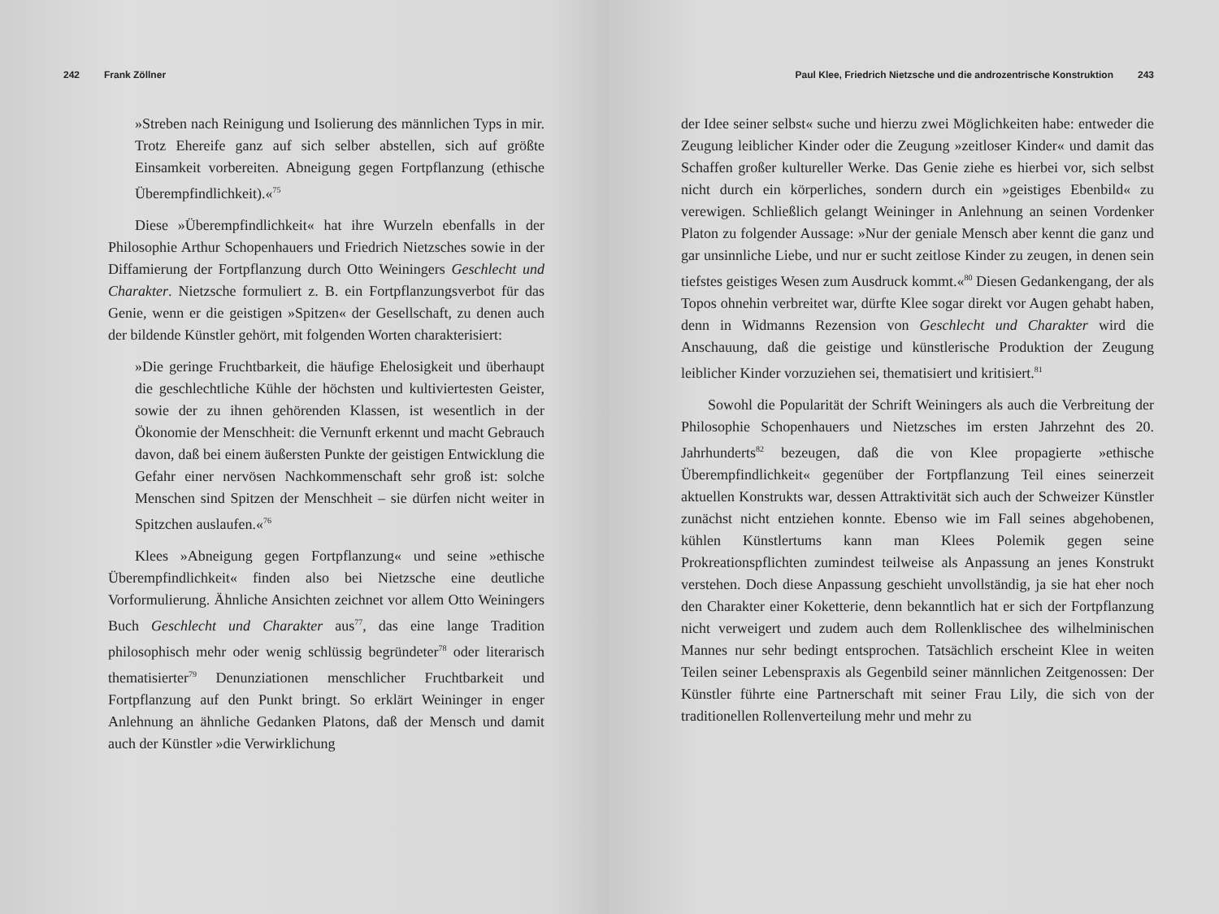242 Frank Zöllner
»Streben nach Reinigung und Isolierung des männlichen Typs in mir. Trotz Ehereife ganz auf sich selber abstellen, sich auf größte Einsamkeit vorbereiten. Abneigung gegen Fortpflanzung (ethische Überempfindlichkeit).«<sup>75</sup>
Diese »Überempfindlichkeit« hat ihre Wurzeln ebenfalls in der Philosophie Arthur Schopenhauers und Friedrich Nietzsches sowie in der Diffamierung der Fortpflanzung durch Otto Weiningers Geschlecht und Charakter. Nietzsche formuliert z. B. ein Fortpflanzungsverbot für das Genie, wenn er die geistigen »Spitzen« der Gesellschaft, zu denen auch der bildende Künstler gehört, mit folgenden Worten charakterisiert:
»Die geringe Fruchtbarkeit, die häufige Ehelosigkeit und überhaupt die geschlechtliche Kühle der höchsten und kultiviertesten Geister, sowie der zu ihnen gehörenden Klassen, ist wesentlich in der Ökonomie der Menschheit: die Vernunft erkennt und macht Gebrauch davon, daß bei einem äußersten Punkte der geistigen Entwicklung die Gefahr einer nervösen Nachkommenschaft sehr groß ist: solche Menschen sind Spitzen der Menschheit – sie dürfen nicht weiter in Spitzchen auslaufen.«<sup>76</sup>
Klees »Abneigung gegen Fortpflanzung« und seine »ethische Überempfindlichkeit« finden also bei Nietzsche eine deutliche Vorformulierung. Ähnliche Ansichten zeichnet vor allem Otto Weiningers Buch Geschlecht und Charakter aus<sup>77</sup>, das eine lange Tradition philosophisch mehr oder wenig schlüssig begründeter<sup>78</sup> oder literarisch thematisierter<sup>79</sup> Denunziationen menschlicher Fruchtbarkeit und Fortpflanzung auf den Punkt bringt. So erklärt Weininger in enger Anlehnung an ähnliche Gedanken Platons, daß der Mensch und damit auch der Künstler »die Verwirklichung
Paul Klee, Friedrich Nietzsche und die androzentrische Konstruktion 243
der Idee seiner selbst« suche und hierzu zwei Möglichkeiten habe: entweder die Zeugung leiblicher Kinder oder die Zeugung »zeitloser Kinder« und damit das Schaffen großer kultureller Werke. Das Genie ziehe es hierbei vor, sich selbst nicht durch ein körperliches, sondern durch ein »geistiges Ebenbild« zu verewigen. Schließlich gelangt Weininger in Anlehnung an seinen Vordenker Platon zu folgender Aussage: »Nur der geniale Mensch aber kennt die ganz und gar unsinnliche Liebe, und nur er sucht zeitlose Kinder zu zeugen, in denen sein tiefstes geistiges Wesen zum Ausdruck kommt.«<sup>80</sup> Diesen Gedankengang, der als Topos ohnehin verbreitet war, dürfte Klee sogar direkt vor Augen gehabt haben, denn in Widmanns Rezension von Geschlecht und Charakter wird die Anschauung, daß die geistige und künstlerische Produktion der Zeugung leiblicher Kinder vorzuziehen sei, thematisiert und kritisiert.<sup>81</sup>
Sowohl die Popularität der Schrift Weiningers als auch die Verbreitung der Philosophie Schopenhauers und Nietzsches im ersten Jahrzehnt des 20. Jahrhunderts<sup>82</sup> bezeugen, daß die von Klee propagierte »ethische Überempfindlichkeit« gegenüber der Fortpflanzung Teil eines seinerzeit aktuellen Konstrukts war, dessen Attraktivität sich auch der Schweizer Künstler zunächst nicht entziehen konnte. Ebenso wie im Fall seines abgehobenen, kühlen Künstlertums kann man Klees Polemik gegen seine Prokreationspflichten zumindest teilweise als Anpassung an jenes Konstrukt verstehen. Doch diese Anpassung geschieht unvollständig, ja sie hat eher noch den Charakter einer Koketterie, denn bekanntlich hat er sich der Fortpflanzung nicht verweigert und zudem auch dem Rollenklischee des wilhelminischen Mannes nur sehr bedingt entsprochen. Tatsächlich erscheint Klee in weiten Teilen seiner Lebenspraxis als Gegenbild seiner männlichen Zeitgenossen: Der Künstler führte eine Partnerschaft mit seiner Frau Lily, die sich von der traditionellen Rollenverteilung mehr und mehr zu